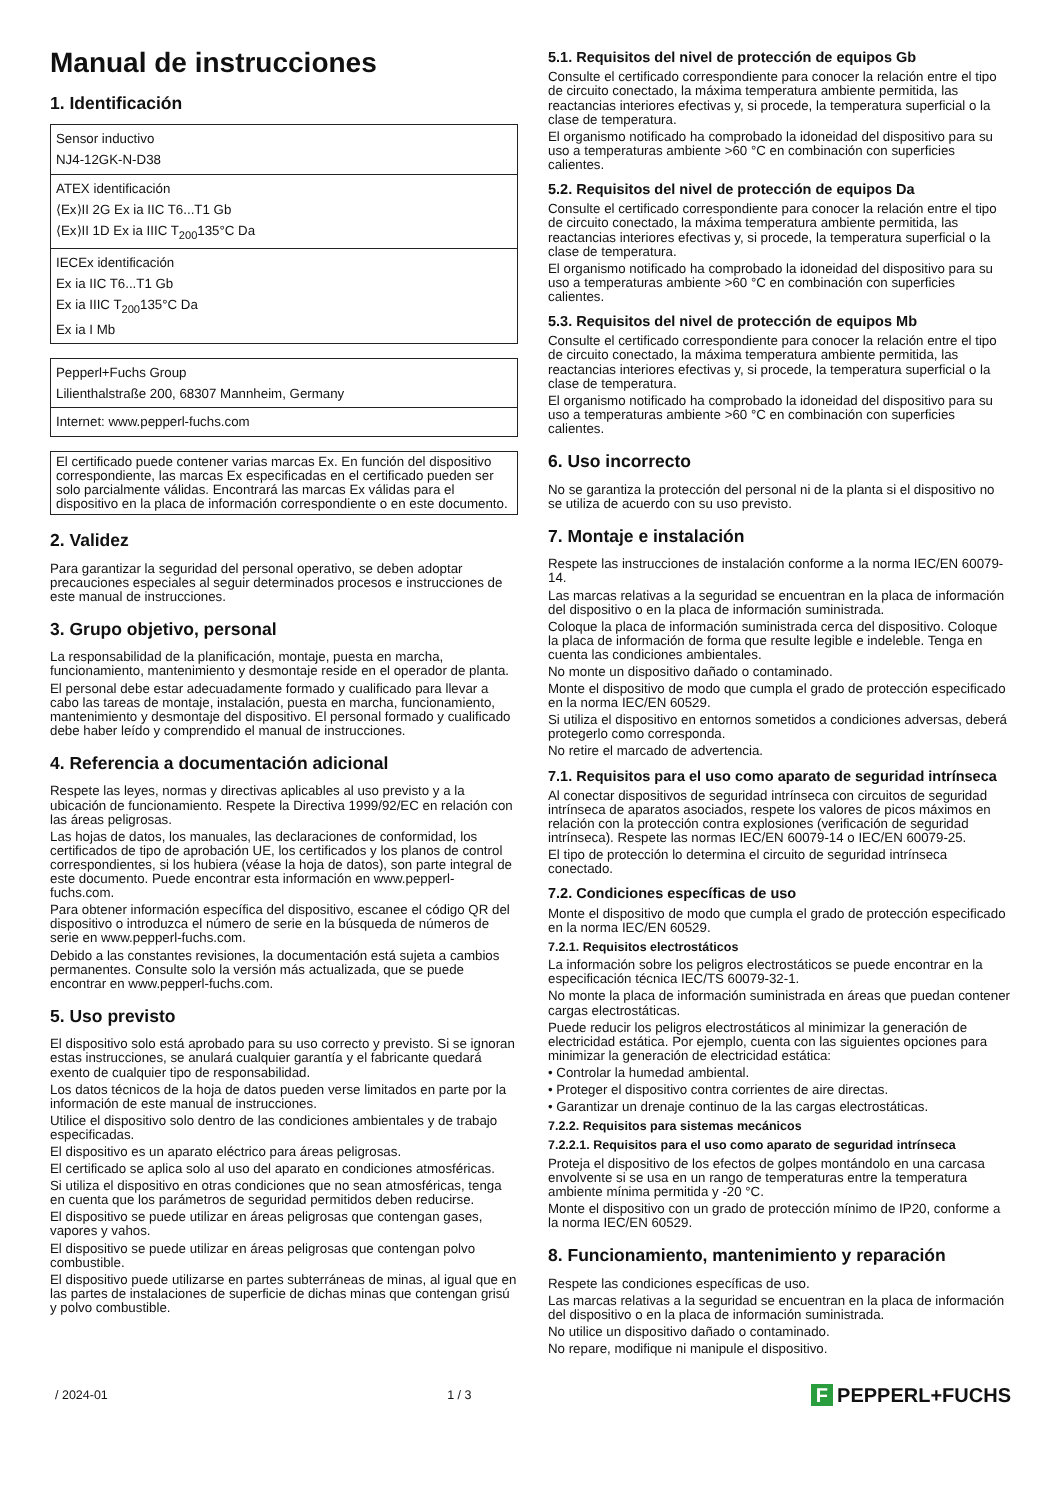Manual de instrucciones
1. Identificación
| Sensor inductivo NJ4-12GK-N-D38 |
| ATEX identificación ⟨Ex⟩II 2G Ex ia IIC T6...T1 Gb ⟨Ex⟩II 1D Ex ia IIIC T<sub>200</sub>135°C Da |
| IECEx identificación Ex ia IIC T6...T1 Gb Ex ia IIIC T<sub>200</sub>135°C Da Ex ia I Mb |
| Pepperl+Fuchs Group Lilienthalstraße 200, 68307 Mannheim, Germany |
| Internet: www.pepperl-fuchs.com |
El certificado puede contener varias marcas Ex. En función del dispositivo correspondiente, las marcas Ex especificadas en el certificado pueden ser solo parcialmente válidas. Encontrará las marcas Ex válidas para el dispositivo en la placa de información correspondiente o en este documento.
2. Validez
Para garantizar la seguridad del personal operativo, se deben adoptar precauciones especiales al seguir determinados procesos e instrucciones de este manual de instrucciones.
3. Grupo objetivo, personal
La responsabilidad de la planificación, montaje, puesta en marcha, funcionamiento, mantenimiento y desmontaje reside en el operador de planta.
El personal debe estar adecuadamente formado y cualificado para llevar a cabo las tareas de montaje, instalación, puesta en marcha, funcionamiento, mantenimiento y desmontaje del dispositivo. El personal formado y cualificado debe haber leído y comprendido el manual de instrucciones.
4. Referencia a documentación adicional
Respete las leyes, normas y directivas aplicables al uso previsto y a la ubicación de funcionamiento. Respete la Directiva 1999/92/EC en relación con las áreas peligrosas.
Las hojas de datos, los manuales, las declaraciones de conformidad, los certificados de tipo de aprobación UE, los certificados y los planos de control correspondientes, si los hubiera (véase la hoja de datos), son parte integral de este documento. Puede encontrar esta información en www.pepperl-fuchs.com.
Para obtener información específica del dispositivo, escanee el código QR del dispositivo o introduzca el número de serie en la búsqueda de números de serie en www.pepperl-fuchs.com.
Debido a las constantes revisiones, la documentación está sujeta a cambios permanentes. Consulte solo la versión más actualizada, que se puede encontrar en www.pepperl-fuchs.com.
5. Uso previsto
El dispositivo solo está aprobado para su uso correcto y previsto. Si se ignoran estas instrucciones, se anulará cualquier garantía y el fabricante quedará exento de cualquier tipo de responsabilidad.
Los datos técnicos de la hoja de datos pueden verse limitados en parte por la información de este manual de instrucciones.
Utilice el dispositivo solo dentro de las condiciones ambientales y de trabajo especificadas.
El dispositivo es un aparato eléctrico para áreas peligrosas.
El certificado se aplica solo al uso del aparato en condiciones atmosféricas.
Si utiliza el dispositivo en otras condiciones que no sean atmosféricas, tenga en cuenta que los parámetros de seguridad permitidos deben reducirse.
El dispositivo se puede utilizar en áreas peligrosas que contengan gases, vapores y vahos.
El dispositivo se puede utilizar en áreas peligrosas que contengan polvo combustible.
El dispositivo puede utilizarse en partes subterráneas de minas, al igual que en las partes de instalaciones de superficie de dichas minas que contengan grisú y polvo combustible.
5.1. Requisitos del nivel de protección de equipos Gb
Consulte el certificado correspondiente para conocer la relación entre el tipo de circuito conectado, la máxima temperatura ambiente permitida, las reactancias interiores efectivas y, si procede, la temperatura superficial o la clase de temperatura.
El organismo notificado ha comprobado la idoneidad del dispositivo para su uso a temperaturas ambiente >60 °C en combinación con superficies calientes.
5.2. Requisitos del nivel de protección de equipos Da
Consulte el certificado correspondiente para conocer la relación entre el tipo de circuito conectado, la máxima temperatura ambiente permitida, las reactancias interiores efectivas y, si procede, la temperatura superficial o la clase de temperatura.
El organismo notificado ha comprobado la idoneidad del dispositivo para su uso a temperaturas ambiente >60 °C en combinación con superficies calientes.
5.3. Requisitos del nivel de protección de equipos Mb
Consulte el certificado correspondiente para conocer la relación entre el tipo de circuito conectado, la máxima temperatura ambiente permitida, las reactancias interiores efectivas y, si procede, la temperatura superficial o la clase de temperatura.
El organismo notificado ha comprobado la idoneidad del dispositivo para su uso a temperaturas ambiente >60 °C en combinación con superficies calientes.
6. Uso incorrecto
No se garantiza la protección del personal ni de la planta si el dispositivo no se utiliza de acuerdo con su uso previsto.
7. Montaje e instalación
Respete las instrucciones de instalación conforme a la norma IEC/EN 60079-14.
Las marcas relativas a la seguridad se encuentran en la placa de información del dispositivo o en la placa de información suministrada.
Coloque la placa de información suministrada cerca del dispositivo. Coloque la placa de información de forma que resulte legible e indeleble. Tenga en cuenta las condiciones ambientales.
No monte un dispositivo dañado o contaminado.
Monte el dispositivo de modo que cumpla el grado de protección especificado en la norma IEC/EN 60529.
Si utiliza el dispositivo en entornos sometidos a condiciones adversas, deberá protegerlo como corresponda.
No retire el marcado de advertencia.
7.1. Requisitos para el uso como aparato de seguridad intrínseca
Al conectar dispositivos de seguridad intrínseca con circuitos de seguridad intrínseca de aparatos asociados, respete los valores de picos máximos en relación con la protección contra explosiones (verificación de seguridad intrínseca). Respete las normas IEC/EN 60079-14 o IEC/EN 60079-25.
El tipo de protección lo determina el circuito de seguridad intrínseca conectado.
7.2. Condiciones específicas de uso
Monte el dispositivo de modo que cumpla el grado de protección especificado en la norma IEC/EN 60529.
7.2.1. Requisitos electrostáticos
La información sobre los peligros electrostáticos se puede encontrar en la especificación técnica IEC/TS 60079-32-1.
No monte la placa de información suministrada en áreas que puedan contener cargas electrostáticas.
Puede reducir los peligros electrostáticos al minimizar la generación de electricidad estática. Por ejemplo, cuenta con las siguientes opciones para minimizar la generación de electricidad estática:
• Controlar la humedad ambiental.
• Proteger el dispositivo contra corrientes de aire directas.
• Garantizar un drenaje continuo de la las cargas electrostáticas.
7.2.2. Requisitos para sistemas mecánicos
7.2.2.1. Requisitos para el uso como aparato de seguridad intrínseca
Proteja el dispositivo de los efectos de golpes montándolo en una carcasa envolvente si se usa en un rango de temperaturas entre la temperatura ambiente mínima permitida y -20 °C.
Monte el dispositivo con un grado de protección mínimo de IP20, conforme a la norma IEC/EN 60529.
8. Funcionamiento, mantenimiento y reparación
Respete las condiciones específicas de uso.
Las marcas relativas a la seguridad se encuentran en la placa de información del dispositivo o en la placa de información suministrada.
No utilice un dispositivo dañado o contaminado.
No repare, modifique ni manipule el dispositivo.
/ 2024-01 1 / 3 F PEPPERL+FUCHS